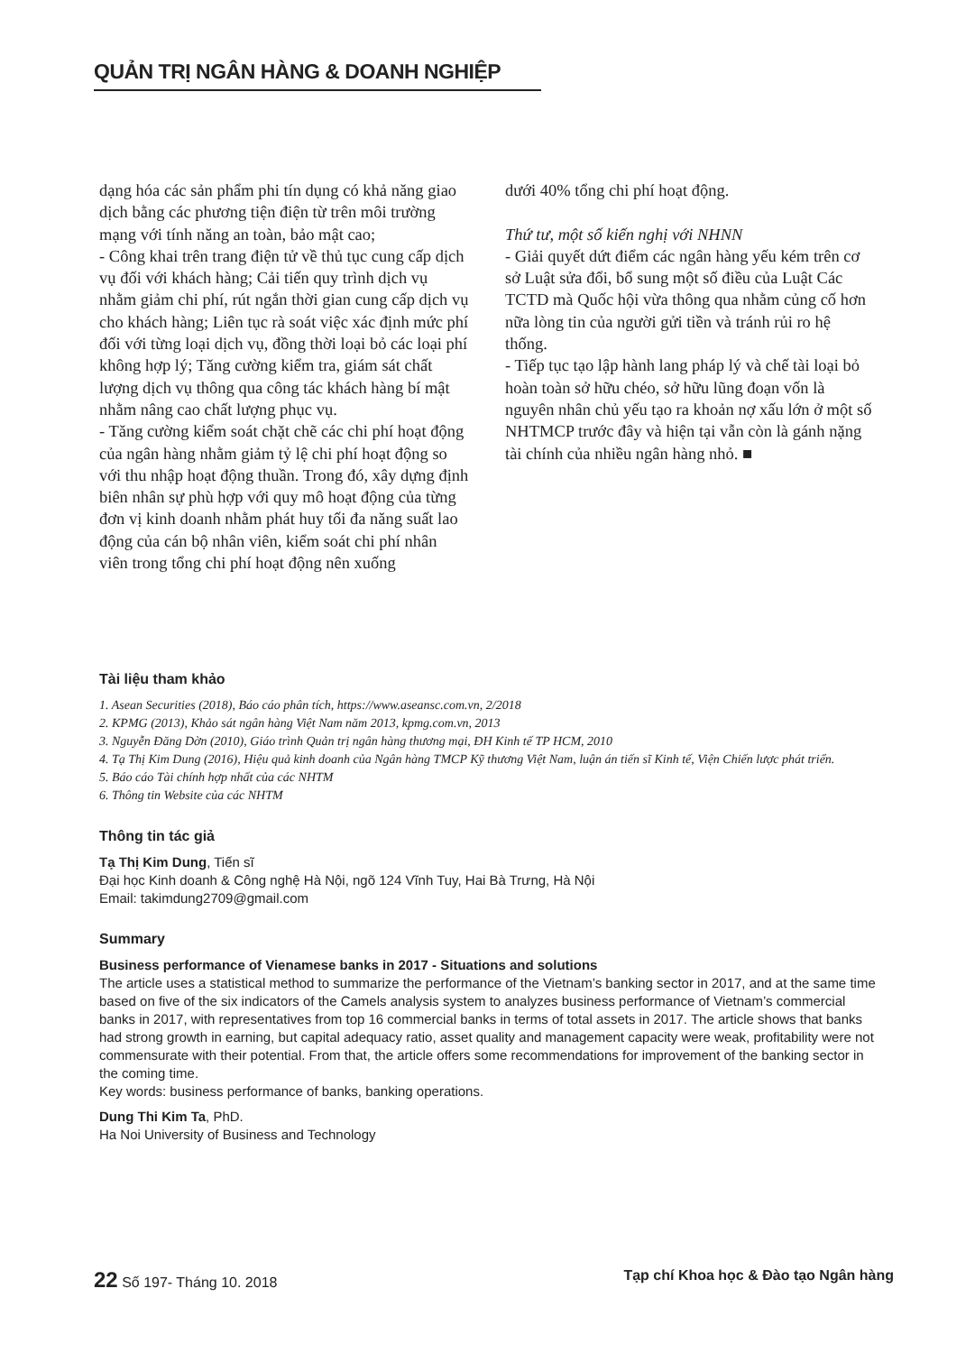QUẢN TRỊ NGÂN HÀNG & DOANH NGHIỆP
dạng hóa các sản phẩm phi tín dụng có khả năng giao dịch bằng các phương tiện điện từ trên môi trường mạng với tính năng an toàn, bảo mật cao;
- Công khai trên trang điện tử về thủ tục cung cấp dịch vụ đối với khách hàng; Cải tiến quy trình dịch vụ nhằm giảm chi phí, rút ngắn thời gian cung cấp dịch vụ cho khách hàng; Liên tục rà soát việc xác định mức phí đối với từng loại dịch vụ, đồng thời loại bỏ các loại phí không hợp lý; Tăng cường kiểm tra, giám sát chất lượng dịch vụ thông qua công tác khách hàng bí mật nhằm nâng cao chất lượng phục vụ.
- Tăng cường kiểm soát chặt chẽ các chi phí hoạt động của ngân hàng nhằm giảm tỷ lệ chi phí hoạt động so với thu nhập hoạt động thuần. Trong đó, xây dựng định biên nhân sự phù hợp với quy mô hoạt động của từng đơn vị kinh doanh nhằm phát huy tối đa năng suất lao động của cán bộ nhân viên, kiểm soát chi phí nhân viên trong tổng chi phí hoạt động nên xuống
dưới 40% tổng chi phí hoạt động.
Thứ tư, một số kiến nghị với NHNN
- Giải quyết dứt điểm các ngân hàng yếu kém trên cơ sở Luật sửa đổi, bổ sung một số điều của Luật Các TCTD mà Quốc hội vừa thông qua nhằm củng cố hơn nữa lòng tin của người gửi tiền và tránh rủi ro hệ thống.
- Tiếp tục tạo lập hành lang pháp lý và chế tài loại bỏ hoàn toàn sở hữu chéo, sở hữu lũng đoạn vốn là nguyên nhân chủ yếu tạo ra khoản nợ xấu lớn ở một số NHTMCP trước đây và hiện tại vẫn còn là gánh nặng tài chính của nhiều ngân hàng nhỏ. ■
Tài liệu tham khảo
1. Asean Securities (2018), Báo cáo phân tích, https://www.aseansc.com.vn, 2/2018
2. KPMG (2013), Khảo sát ngân hàng Việt Nam năm 2013, kpmg.com.vn, 2013
3. Nguyễn Đăng Dờn (2010), Giáo trình Quản trị ngân hàng thương mại, ĐH Kinh tế TP HCM, 2010
4. Tạ Thị Kim Dung (2016), Hiệu quả kinh doanh của Ngân hàng TMCP Kỹ thương Việt Nam, luận án tiến sĩ Kinh tế, Viện Chiến lược phát triển.
5. Báo cáo Tài chính hợp nhất của các NHTM
6. Thông tin Website của các NHTM
Thông tin tác giả
Tạ Thị Kim Dung, Tiến sĩ
Đại học Kinh doanh & Công nghệ Hà Nội, ngõ 124 Vĩnh Tuy, Hai Bà Trưng, Hà Nội
Email: takimdung2709@gmail.com
Summary
Business performance of Vienamese banks in 2017 - Situations and solutions
The article uses a statistical method to summarize the performance of the Vietnam’s banking sector in 2017, and at the same time based on five of the six indicators of the Camels analysis system to analyzes business performance of Vietnam’s commercial banks in 2017, with representatives from top 16 commercial banks in terms of total assets in 2017. The article shows that banks had strong growth in earning, but capital adequacy ratio, asset quality and management capacity were weak, profitability were not commensurate with their potential. From that, the article offers some recommendations for improvement of the banking sector in the coming time.
Key words: business performance of banks, banking operations.
Dung Thi Kim Ta, PhD.
Ha Noi University of Business and Technology
22 Số 197- Tháng 10. 2018 Tạp chí Khoa học & Đào tạo Ngân hàng